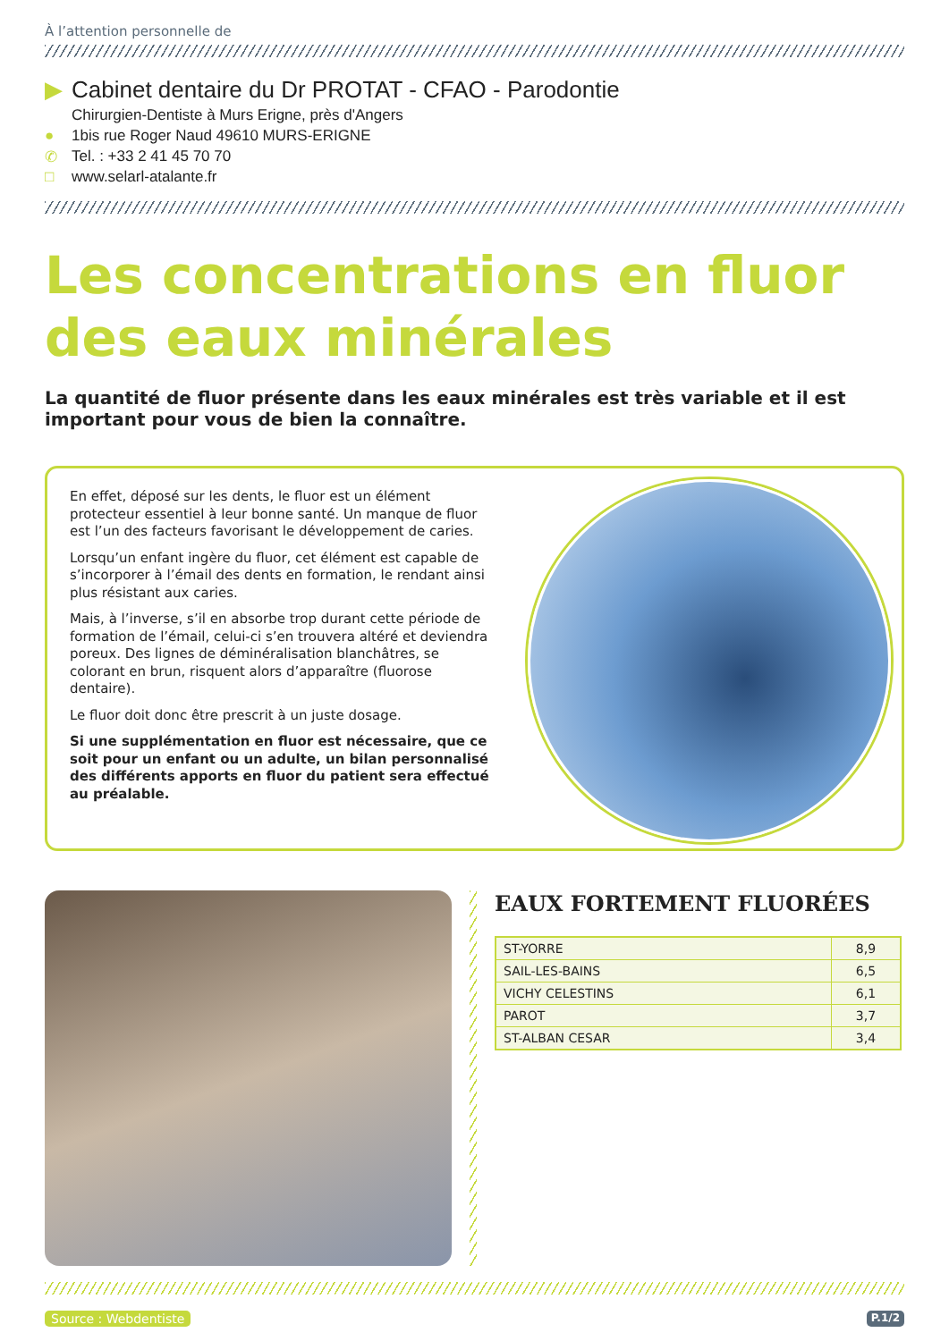À l’attention personnelle de
▶ Cabinet dentaire du Dr PROTAT - CFAO - Parodontie
Chirurgien-Dentiste à Murs Erigne, près d'Angers
● 1bis rue Roger Naud 49610 MURS-ERIGNE
✆ Tel. : +33 2 41 45 70 70
□ www.selarl-atalante.fr
Les concentrations en fluor
des eaux minérales
La quantité de fluor présente dans les eaux minérales est très variable et il est important pour vous de bien la connaître.
En effet, déposé sur les dents, le fluor est un élément protecteur essentiel à leur bonne santé. Un manque de fluor est l’un des facteurs favorisant le développement de caries.
Lorsqu’un enfant ingère du fluor, cet élément est capable de s’incorporer à l’émail des dents en formation, le rendant ainsi plus résistant aux caries.
Mais, à l’inverse, s’il en absorbe trop durant cette période de formation de l’émail, celui-ci s’en trouvera altéré et deviendra poreux. Des lignes de déminéralisation blanchâtres, se colorant en brun, risquent alors d’apparaître (fluorose dentaire).
Le fluor doit donc être prescrit à un juste dosage.
Si une supplémentation en fluor est nécessaire, que ce soit pour un enfant ou un adulte, un bilan personnalisé des différents apports en fluor du patient sera effectué au préalable.
EAUX FORTEMENT FLUORÉES
| ST-YORRE | 8,9 |
| SAIL-LES-BAINS | 6,5 |
| VICHY CELESTINS | 6,1 |
| PAROT | 3,7 |
| ST-ALBAN CESAR | 3,4 |
Source : Webdentiste P.1/2